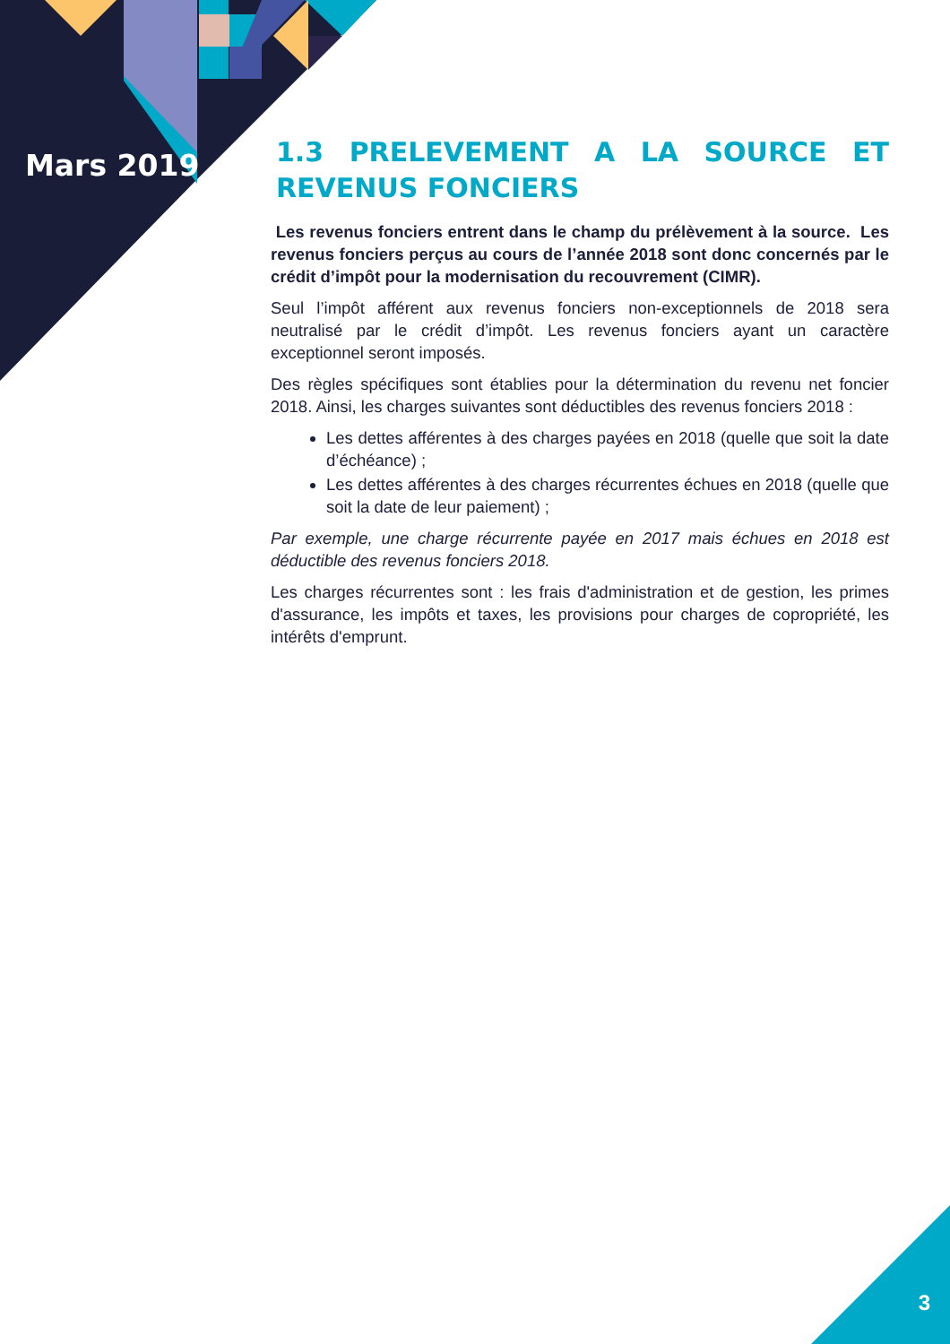Mars 2019
1.3 PRELEVEMENT A LA SOURCE ET REVENUS FONCIERS
Les revenus fonciers entrent dans le champ du prélèvement à la source. Les revenus fonciers perçus au cours de l’année 2018 sont donc concernés par le crédit d’impôt pour la modernisation du recouvrement (CIMR).
Seul l’impôt afférent aux revenus fonciers non-exceptionnels de 2018 sera neutralisé par le crédit d’impôt. Les revenus fonciers ayant un caractère exceptionnel seront imposés.
Des règles spécifiques sont établies pour la détermination du revenu net foncier 2018. Ainsi, les charges suivantes sont déductibles des revenus fonciers 2018 :
Les dettes afférentes à des charges payées en 2018 (quelle que soit la date d’échéance) ;
Les dettes afférentes à des charges récurrentes échues en 2018 (quelle que soit la date de leur paiement) ;
Par exemple, une charge récurrente payée en 2017 mais échues en 2018 est déductible des revenus fonciers 2018.
Les charges récurrentes sont : les frais d'administration et de gestion, les primes d'assurance, les impôts et taxes, les provisions pour charges de copropriété, les intérêts d'emprunt.
3